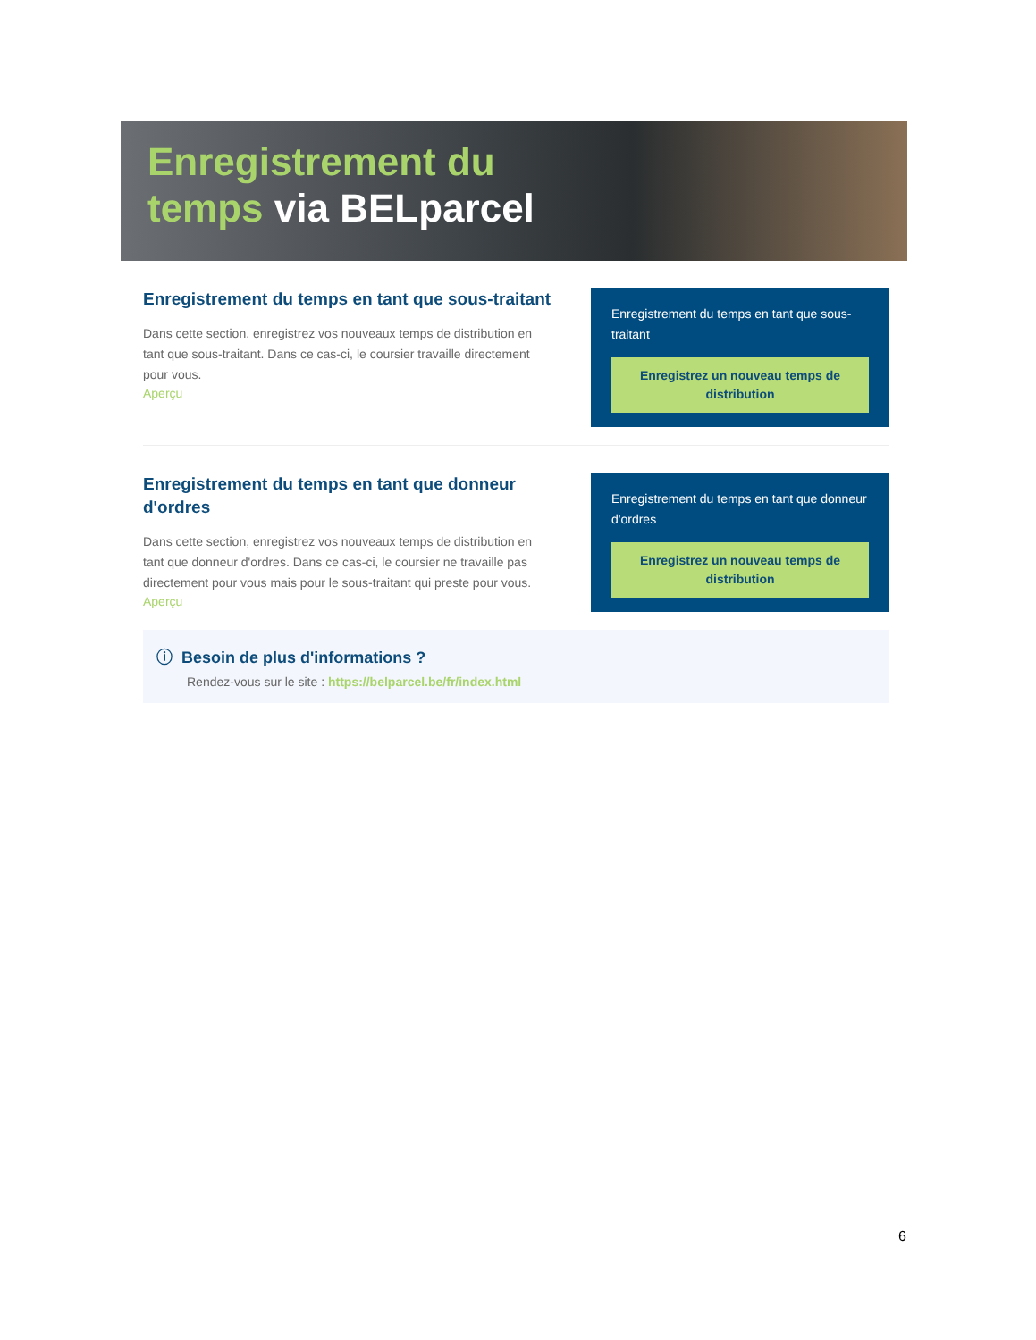Enregistrement du
temps via BELparcel
Enregistrement du temps en tant que sous-traitant
Dans cette section, enregistrez vos nouveaux temps de distribution en tant que sous-traitant. Dans ce cas-ci, le coursier travaille directement pour vous.
Aperçu
Enregistrement du temps en tant que sous-traitant
Enregistrez un nouveau temps de distribution
Enregistrement du temps en tant que donneur d'ordres
Dans cette section, enregistrez vos nouveaux temps de distribution en tant que donneur d'ordres. Dans ce cas-ci, le coursier ne travaille pas directement pour vous mais pour le sous-traitant qui preste pour vous.
Aperçu
Enregistrement du temps en tant que donneur d'ordres
Enregistrez un nouveau temps de distribution
ⓘ Besoin de plus d'informations ?
Rendez-vous sur le site : https://belparcel.be/fr/index.html
6